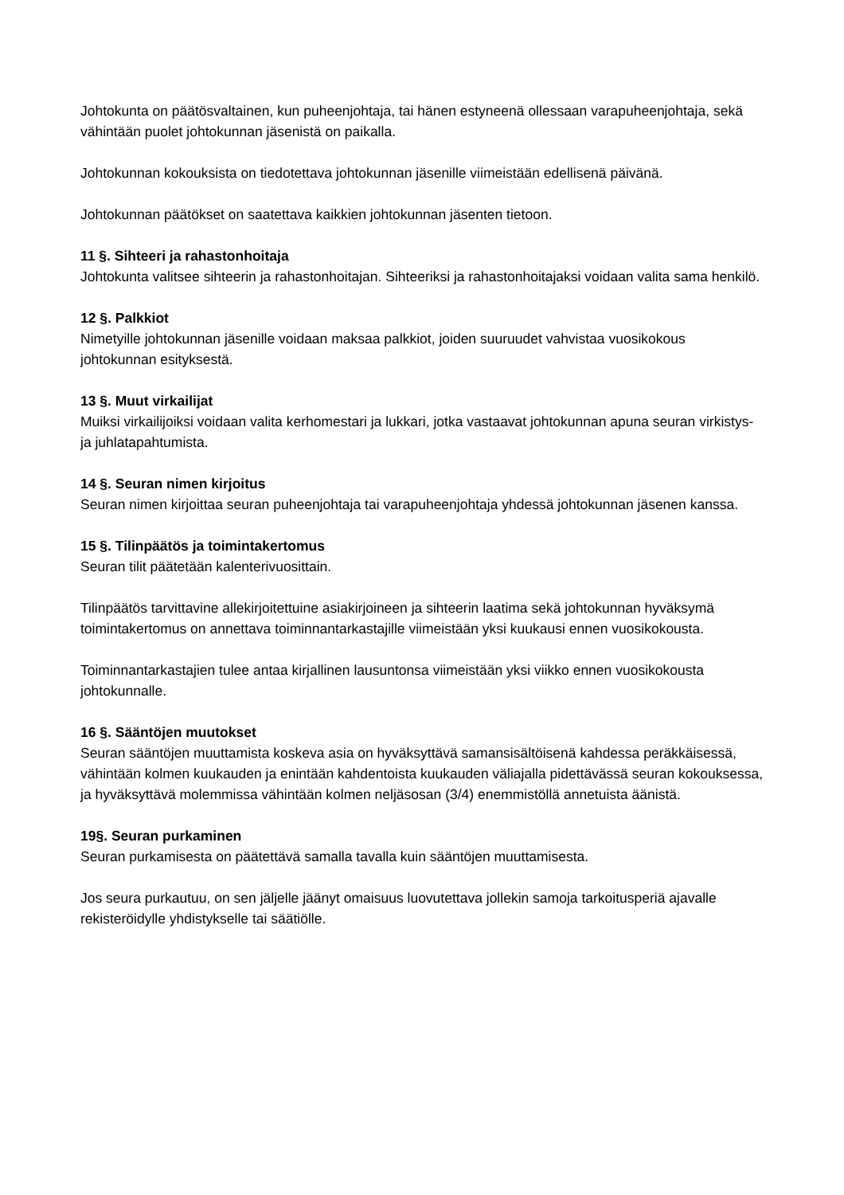Johtokunta on päätösvaltainen, kun puheenjohtaja, tai hänen estyneenä ollessaan varapuheenjohtaja, sekä vähintään puolet johtokunnan jäsenistä on paikalla.
Johtokunnan kokouksista on tiedotettava johtokunnan jäsenille viimeistään edellisenä päivänä.
Johtokunnan päätökset on saatettava kaikkien johtokunnan jäsenten tietoon.
11 §. Sihteeri ja rahastonhoitaja
Johtokunta valitsee sihteerin ja rahastonhoitajan. Sihteeriksi ja rahastonhoitajaksi voidaan valita sama henkilö.
12 §. Palkkiot
Nimetyille johtokunnan jäsenille voidaan maksaa palkkiot, joiden suuruudet vahvistaa vuosikokous johtokunnan esityksestä.
13 §. Muut virkailijat
Muiksi virkailijoiksi voidaan valita kerhomestari ja lukkari, jotka vastaavat johtokunnan apuna seuran virkistys- ja juhlatapahtumista.
14 §. Seuran nimen kirjoitus
Seuran nimen kirjoittaa seuran puheenjohtaja tai varapuheenjohtaja yhdessä johtokunnan jäsenen kanssa.
15 §. Tilinpäätös ja toimintakertomus
Seuran tilit päätetään kalenterivuosittain.
Tilinpäätös tarvittavine allekirjoitettuine asiakirjoineen ja sihteerin laatima sekä johtokunnan hyväksymä toimintakertomus on annettava toiminnantarkastajille viimeistään yksi kuukausi ennen vuosikokousta.
Toiminnantarkastajien tulee antaa kirjallinen lausuntonsa viimeistään yksi viikko ennen vuosikokousta johtokunnalle.
16 §. Sääntöjen muutokset
Seuran sääntöjen muuttamista koskeva asia on hyväksyttävä samansisältöisenä kahdessa peräkkäisessä, vähintään kolmen kuukauden ja enintään kahdentoista kuukauden väliajalla pidettävässä seuran kokouksessa, ja hyväksyttävä molemmissa vähintään kolmen neljäsosan (3/4) enemmistöllä annetuista äänistä.
19§. Seuran purkaminen
Seuran purkamisesta on päätettävä samalla tavalla kuin sääntöjen muuttamisesta.
Jos seura purkautuu, on sen jäljelle jäänyt omaisuus luovutettava jollekin samoja tarkoitusperiä ajavalle rekisteröidylle yhdistykselle tai säätiölle.